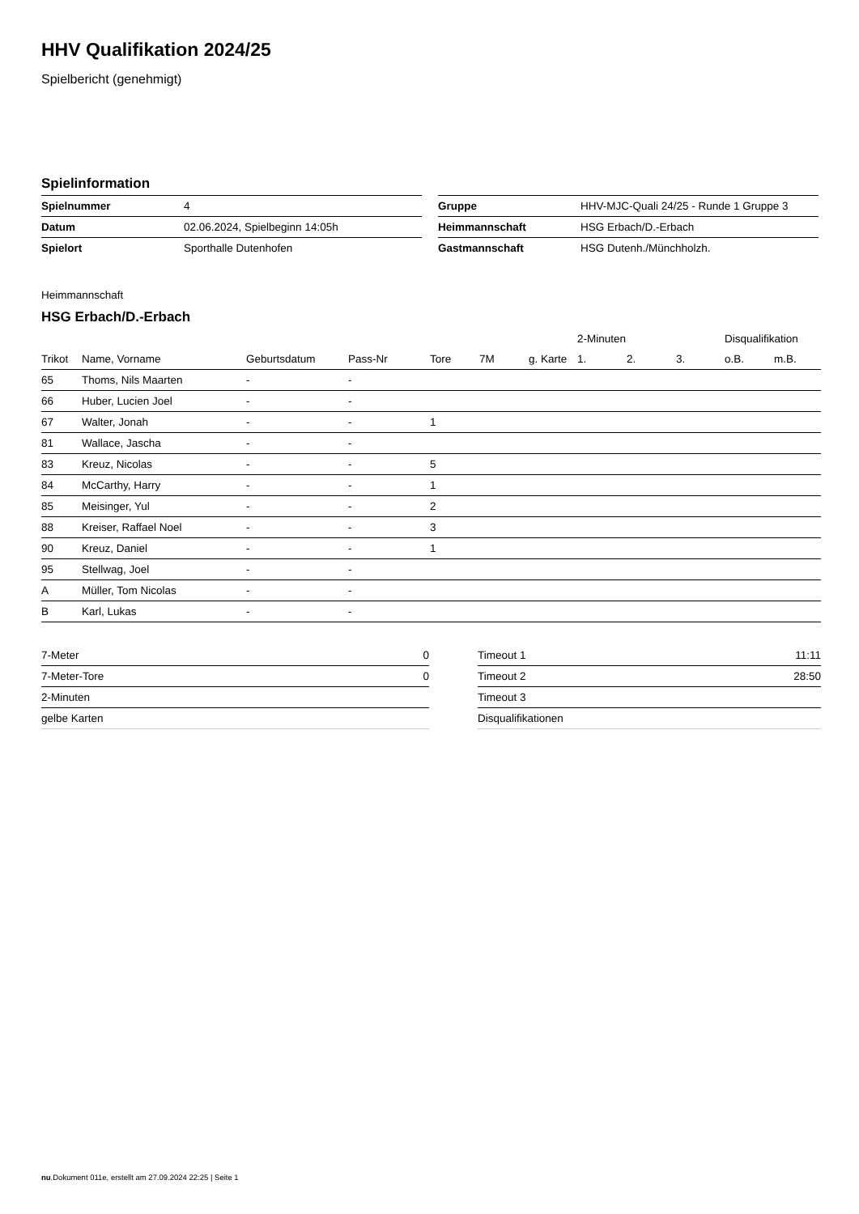HHV Qualifikation 2024/25
Spielbericht (genehmigt)
Spielinformation
| Spielnummer | 4 |
| Datum | 02.06.2024, Spielbeginn 14:05h |
| Spielort | Sporthalle Dutenhofen |
| Gruppe | HHV-MJC-Quali 24/25 - Runde 1 Gruppe 3 |
| Heimmannschaft | HSG Erbach/D.-Erbach |
| Gastmannschaft | HSG Dutenh./Münchholzh. |
Heimmannschaft
HSG Erbach/D.-Erbach
| | | | | | | | 2-Minuten | | | Disqualifikation | |
| --- | --- | --- | --- | --- | --- | --- | --- | --- | --- | --- | --- |
| Trikot | Name, Vorname | Geburtsdatum | Pass-Nr | Tore | 7M | g. Karte | 1. | 2. | 3. | o.B. | m.B. |
| 65 | Thoms, Nils Maarten | - | - | | | | | | | | |
| 66 | Huber, Lucien Joel | - | - | | | | | | | | |
| 67 | Walter, Jonah | - | - | 1 | | | | | | | |
| 81 | Wallace, Jascha | - | - | | | | | | | | |
| 83 | Kreuz, Nicolas | - | - | 5 | | | | | | | |
| 84 | McCarthy, Harry | - | - | 1 | | | | | | | |
| 85 | Meisinger, Yul | - | - | 2 | | | | | | | |
| 88 | Kreiser, Raffael Noel | - | - | 3 | | | | | | | |
| 90 | Kreuz, Daniel | - | - | 1 | | | | | | | |
| 95 | Stellwag, Joel | - | - | | | | | | | | |
| A | Müller, Tom Nicolas | - | - | | | | | | | | |
| B | Karl, Lukas | - | - | | | | | | | | |
| 7-Meter | 0 |
| 7-Meter-Tore | 0 |
| 2-Minuten | |
| gelbe Karten | |
| Timeout 1 | 11:11 |
| Timeout 2 | 28:50 |
| Timeout 3 | |
| Disqualifikationen | |
nu.Dokument 011e, erstellt am 27.09.2024 22:25 | Seite 1